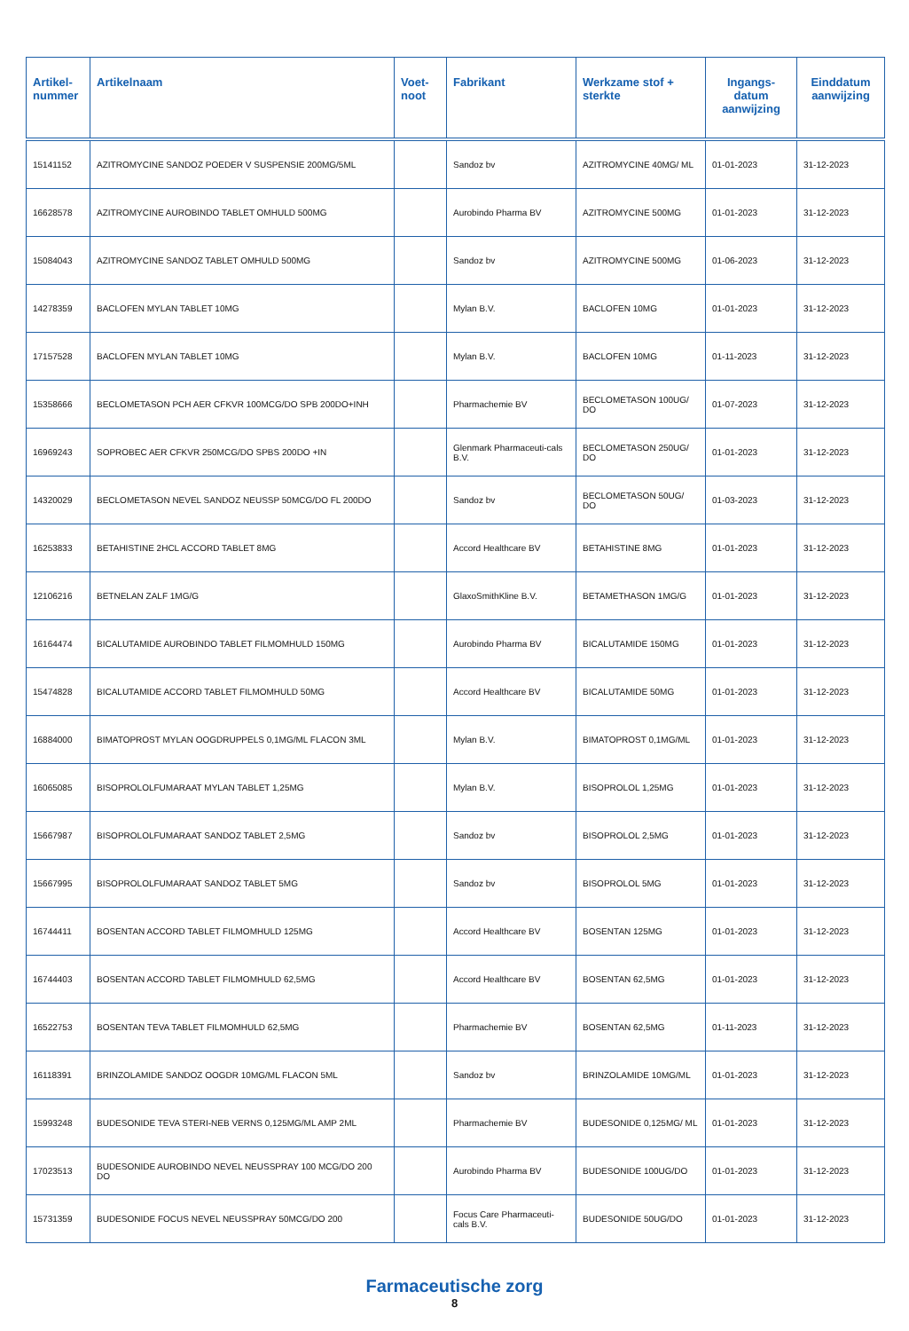| Artikel- nummer | Artikelnaam | Voet- noot | Fabrikant | Werkzame stof + sterkte | Ingangs- datum aanwijzing | Einddatum aanwijzing |
| --- | --- | --- | --- | --- | --- | --- |
| 15141152 | AZITROMYCINE SANDOZ POEDER V SUSPENSIE 200MG/5ML | | Sandoz bv | AZITROMYCINE 40MG/ ML | 01-01-2023 | 31-12-2023 |
| 16628578 | AZITROMYCINE AUROBINDO TABLET OMHULD 500MG | | Aurobindo Pharma BV | AZITROMYCINE 500MG | 01-01-2023 | 31-12-2023 |
| 15084043 | AZITROMYCINE SANDOZ TABLET OMHULD 500MG | | Sandoz bv | AZITROMYCINE 500MG | 01-06-2023 | 31-12-2023 |
| 14278359 | BACLOFEN MYLAN TABLET 10MG | | Mylan B.V. | BACLOFEN 10MG | 01-01-2023 | 31-12-2023 |
| 17157528 | BACLOFEN MYLAN TABLET 10MG | | Mylan B.V. | BACLOFEN 10MG | 01-11-2023 | 31-12-2023 |
| 15358666 | BECLOMETASON PCH AER CFKVR 100MCG/DO SPB 200DO+INH | | Pharmachemie BV | BECLOMETASON 100UG/ DO | 01-07-2023 | 31-12-2023 |
| 16969243 | SOPROBEC AER CFKVR 250MCG/DO SPBS 200DO +IN | | Glenmark Pharmaceuti-cals B.V. | BECLOMETASON 250UG/ DO | 01-01-2023 | 31-12-2023 |
| 14320029 | BECLOMETASON NEVEL SANDOZ NEUSSP 50MCG/DO FL 200DO | | Sandoz bv | BECLOMETASON 50UG/ DO | 01-03-2023 | 31-12-2023 |
| 16253833 | BETAHISTINE 2HCL ACCORD TABLET 8MG | | Accord Healthcare BV | BETAHISTINE 8MG | 01-01-2023 | 31-12-2023 |
| 12106216 | BETNELAN ZALF 1MG/G | | GlaxoSmithKline B.V. | BETAMETHASON 1MG/G | 01-01-2023 | 31-12-2023 |
| 16164474 | BICALUTAMIDE AUROBINDO TABLET FILMOMHULD 150MG | | Aurobindo Pharma BV | BICALUTAMIDE 150MG | 01-01-2023 | 31-12-2023 |
| 15474828 | BICALUTAMIDE ACCORD TABLET FILMOMHULD 50MG | | Accord Healthcare BV | BICALUTAMIDE 50MG | 01-01-2023 | 31-12-2023 |
| 16884000 | BIMATOPROST MYLAN OOGDRUPPELS 0,1MG/ML FLACON 3ML | | Mylan B.V. | BIMATOPROST 0,1MG/ML | 01-01-2023 | 31-12-2023 |
| 16065085 | BISOPROLOLFUMARAAT MYLAN TABLET 1,25MG | | Mylan B.V. | BISOPROLOL 1,25MG | 01-01-2023 | 31-12-2023 |
| 15667987 | BISOPROLOLFUMARAAT SANDOZ TABLET 2,5MG | | Sandoz bv | BISOPROLOL 2,5MG | 01-01-2023 | 31-12-2023 |
| 15667995 | BISOPROLOLFUMARAAT SANDOZ TABLET 5MG | | Sandoz bv | BISOPROLOL 5MG | 01-01-2023 | 31-12-2023 |
| 16744411 | BOSENTAN ACCORD TABLET FILMOMHULD 125MG | | Accord Healthcare BV | BOSENTAN 125MG | 01-01-2023 | 31-12-2023 |
| 16744403 | BOSENTAN ACCORD TABLET FILMOMHULD 62,5MG | | Accord Healthcare BV | BOSENTAN 62,5MG | 01-01-2023 | 31-12-2023 |
| 16522753 | BOSENTAN TEVA TABLET FILMOMHULD 62,5MG | | Pharmachemie BV | BOSENTAN 62,5MG | 01-11-2023 | 31-12-2023 |
| 16118391 | BRINZOLAMIDE SANDOZ OOGDR 10MG/ML FLACON 5ML | | Sandoz bv | BRINZOLAMIDE 10MG/ML | 01-01-2023 | 31-12-2023 |
| 15993248 | BUDESONIDE TEVA STERI-NEB VERNS 0,125MG/ML AMP 2ML | | Pharmachemie BV | BUDESONIDE 0,125MG/ ML | 01-01-2023 | 31-12-2023 |
| 17023513 | BUDESONIDE AUROBINDO NEVEL NEUSSPRAY 100 MCG/DO 200 DO | | Aurobindo Pharma BV | BUDESONIDE 100UG/DO | 01-01-2023 | 31-12-2023 |
| 15731359 | BUDESONIDE FOCUS NEVEL NEUSSPRAY 50MCG/DO 200 | | Focus Care Pharmaceuti-cals B.V. | BUDESONIDE 50UG/DO | 01-01-2023 | 31-12-2023 |
Farmaceutische zorg
8